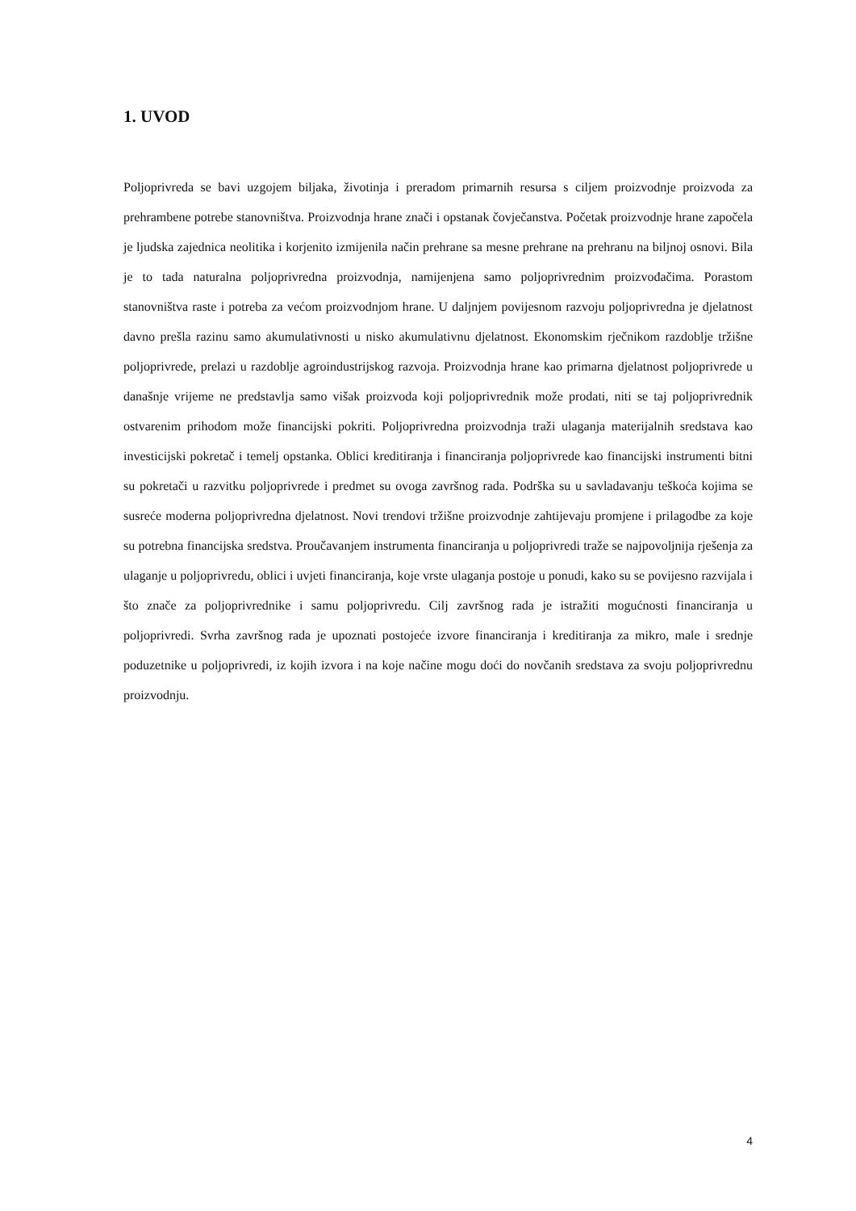1. UVOD
Poljoprivreda se bavi uzgojem biljaka, životinja i preradom primarnih resursa s ciljem proizvodnje proizvoda za prehrambene potrebe stanovništva. Proizvodnja hrane znači i opstanak čovječanstva. Početak proizvodnje hrane započela je ljudska zajednica neolitika i korjenito izmijenila način prehrane sa mesne prehrane na prehranu na biljnoj osnovi. Bila je to tada naturalna poljoprivredna proizvodnja, namijenjena samo poljoprivrednim proizvođačima. Porastom stanovništva raste i potreba za većom proizvodnjom hrane. U daljnjem povijesnom razvoju poljoprivredna je djelatnost davno prešla razinu samo akumulativnosti u nisko akumulativnu djelatnost. Ekonomskim rječnikom razdoblje tržišne poljoprivrede, prelazi u razdoblje agroindustrijskog razvoja. Proizvodnja hrane kao primarna djelatnost poljoprivrede u današnje vrijeme ne predstavlja samo višak proizvoda koji poljoprivrednik može prodati, niti se taj poljoprivrednik ostvarenim prihodom može financijski pokriti. Poljoprivredna proizvodnja traži ulaganja materijalnih sredstava kao investicijski pokretač i temelj opstanka. Oblici kreditiranja i financiranja poljoprivrede kao financijski instrumenti bitni su pokretači u razvitku poljoprivrede i predmet su ovoga završnog rada. Podrška su u savladavanju teškoća kojima se susreće moderna poljoprivredna djelatnost. Novi trendovi tržišne proizvodnje zahtijevaju promjene i prilagodbe za koje su potrebna financijska sredstva. Proučavanjem instrumenta financiranja u poljoprivredi traže se najpovoljnija rješenja za ulaganje u poljoprivredu, oblici i uvjeti financiranja, koje vrste ulaganja postoje u ponudi, kako su se povijesno razvijala i što znače za poljoprivrednike i samu poljoprivredu. Cilj završnog rada je istražiti mogućnosti financiranja u poljoprivredi. Svrha završnog rada je upoznati postojeće izvore financiranja i kreditiranja za mikro, male i srednje poduzetnike u poljoprivredi, iz kojih izvora i na koje načine mogu doći do novčanih sredstava za svoju poljoprivrednu proizvodnju.
4